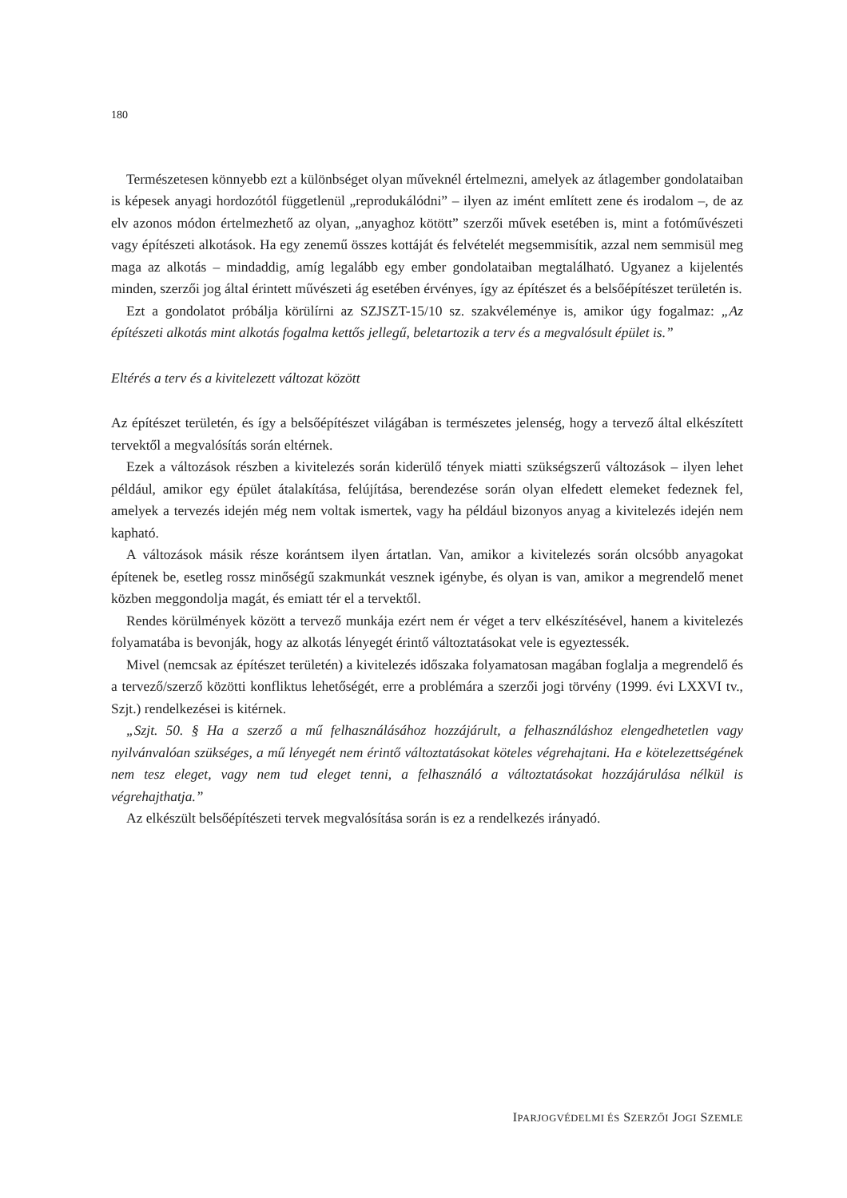180
Természetesen könnyebb ezt a különbséget olyan műveknél értelmezni, amelyek az átlagember gondolataiban is képesek anyagi hordozótól függetlenül „reprodukálódni” – ilyen az imént említett zene és irodalom –, de az elv azonos módon értelmezhető az olyan, „anyaghoz kötött” szerzői művek esetében is, mint a fotóművészeti vagy építészeti alkotások. Ha egy zenemű összes kottáját és felvételét megsemmisítik, azzal nem semmisül meg maga az alkotás – mindaddig, amíg legalább egy ember gondolataiban megtalálható. Ugyanez a kijelentés minden, szerzői jog által érintett művészeti ág esetében érvényes, így az építészet és a belsőépítészet területén is.
Ezt a gondolatot próbálja körülírni az SZJSZT-15/10 sz. szakvéleménye is, amikor úgy fogalmaz: „Az építészeti alkotás mint alkotás fogalma kettős jellegű, beletartozik a terv és a megvalósult épület is.”
Eltérés a terv és a kivitelezett változat között
Az építészet területén, és így a belsőépítészet világában is természetes jelenség, hogy a tervező által elkészített tervektől a megvalósítás során eltérnek.
Ezek a változások részben a kivitelezés során kiderülő tények miatti szükségszerű változások – ilyen lehet például, amikor egy épület átalakítása, felújítása, berendezése során olyan elfedett elemeket fedeznek fel, amelyek a tervezés idején még nem voltak ismertek, vagy ha például bizonyos anyag a kivitelezés idején nem kapható.
A változások másik része korántsem ilyen ártatlan. Van, amikor a kivitelezés során olcsóbb anyagokat építenek be, esetleg rossz minőségű szakmunkát vesznek igénybe, és olyan is van, amikor a megrendelő menet közben meggondolja magát, és emiatt tér el a tervektől.
Rendes körülmények között a tervező munkája ezért nem ér véget a terv elkészítésével, hanem a kivitelezés folyamatába is bevonják, hogy az alkotás lényegét érintő változtatásokat vele is egyeztessék.
Mivel (nemcsak az építészet területén) a kivitelezés időszaka folyamatosan magában foglalja a megrendelő és a tervező/szerző közötti konfliktus lehetőségét, erre a problémára a szerzői jogi törvény (1999. évi LXXVI tv., Szjt.) rendelkezései is kitérnek.
„Szjt. 50. § Ha a szerző a mű felhasználásához hozzájárult, a felhasználáshoz elengedhetetlen vagy nyilvánvalóan szükséges, a mű lényegét nem érintő változtatásokat köteles végrehajtani. Ha e kötelezettségének nem tesz eleget, vagy nem tud eleget tenni, a felhasználó a változtatásokat hozzájárulása nélkül is végrehajthatja.”
Az elkészült belsőépítészeti tervek megvalósítása során is ez a rendelkezés irányadó.
IPARJOGVÉDELMI ÉS SZERZŐI JOGI SZEMLE